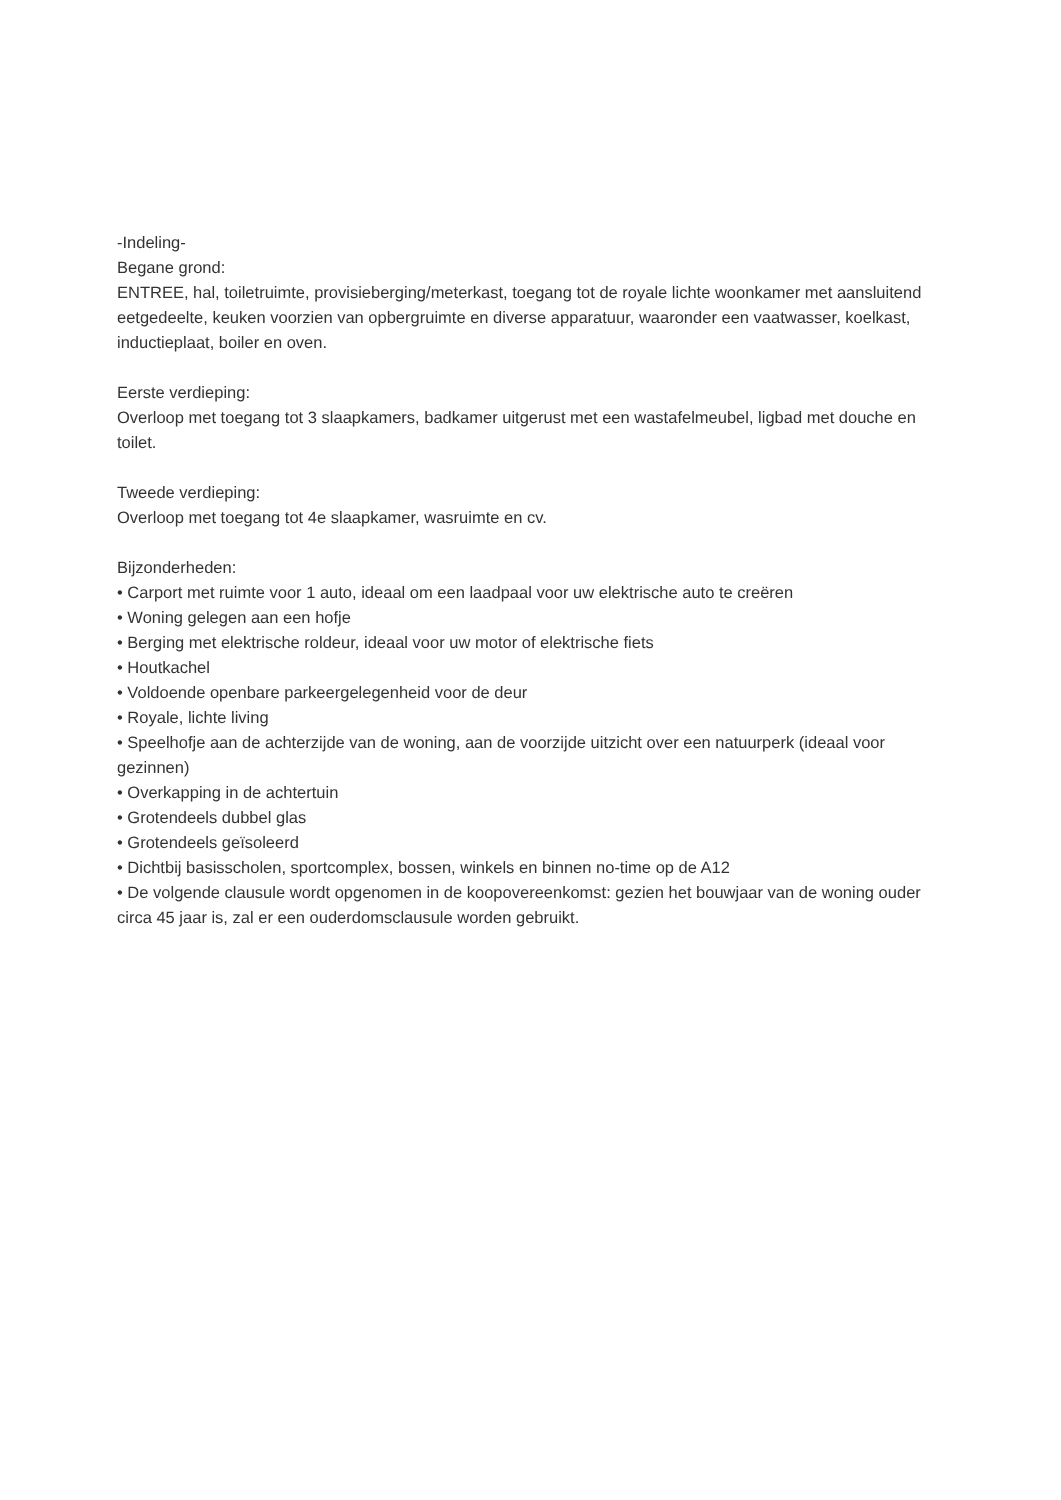-Indeling-
Begane grond:
ENTREE, hal, toiletruimte, provisieberging/meterkast, toegang tot de royale lichte woonkamer met aansluitend eetgedeelte, keuken voorzien van opbergruimte en diverse apparatuur, waaronder een vaatwasser, koelkast, inductieplaat, boiler en oven.
Eerste verdieping:
Overloop met toegang tot 3 slaapkamers, badkamer uitgerust met een wastafelmeubel, ligbad met douche en toilet.
Tweede verdieping:
Overloop met toegang tot 4e slaapkamer, wasruimte en cv.
Bijzonderheden:
• Carport met ruimte voor 1 auto, ideaal om een laadpaal voor uw elektrische auto te creëren
• Woning gelegen aan een hofje
• Berging met elektrische roldeur, ideaal voor uw motor of elektrische fiets
• Houtkachel
• Voldoende openbare parkeergelegenheid voor de deur
• Royale, lichte living
• Speelhofje aan de achterzijde van de woning, aan de voorzijde uitzicht over een natuurperk (ideaal voor gezinnen)
• Overkapping in de achtertuin
• Grotendeels dubbel glas
• Grotendeels geïsoleerd
• Dichtbij basisscholen, sportcomplex, bossen, winkels en binnen no-time op de A12
• De volgende clausule wordt opgenomen in de koopovereenkomst: gezien het bouwjaar van de woning ouder circa 45 jaar is, zal er een ouderdomsclausule worden gebruikt.